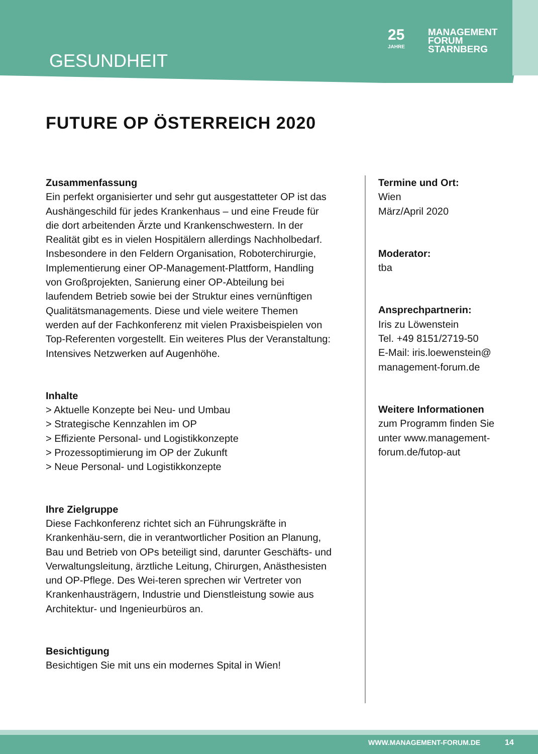GESUNDHEIT
25
JAHRE
MANAGEMENT
FORUM
STARNBERG
FUTURE OP ÖSTERREICH 2020
Zusammenfassung
Ein perfekt organisierter und sehr gut ausgestatteter OP ist das Aushängeschild für jedes Krankenhaus – und eine Freude für die dort arbeitenden Ärzte und Krankenschwestern. In der Realität gibt es in vielen Hospitälern allerdings Nachholbedarf. Insbesondere in den Feldern Organisation, Roboterchirurgie, Implementierung einer OP-Management-Plattform, Handling von Großprojekten, Sanierung einer OP-Abteilung bei laufendem Betrieb sowie bei der Struktur eines vernünftigen Qualitätsmanagements. Diese und viele weitere Themen werden auf der Fachkonferenz mit vielen Praxisbeispielen von Top-Referenten vorgestellt. Ein weiteres Plus der Veranstaltung: Intensives Netzwerken auf Augenhöhe.
Inhalte
> Aktuelle Konzepte bei Neu- und Umbau
> Strategische Kennzahlen im OP
> Effiziente Personal- und Logistikkonzepte
> Prozessoptimierung im OP der Zukunft
> Neue Personal- und Logistikkonzepte
Ihre Zielgruppe
Diese Fachkonferenz richtet sich an Führungskräfte in Krankenhäu-sern, die in verantwortlicher Position an Planung, Bau und Betrieb von OPs beteiligt sind, darunter Geschäfts- und Verwaltungsleitung, ärztliche Leitung, Chirurgen, Anästhesisten und OP-Pflege. Des Wei-teren sprechen wir Vertreter von Krankenhausträgern, Industrie und Dienstleistung sowie aus Architektur- und Ingenieurbüros an.
Besichtigung
Besichtigen Sie mit uns ein modernes Spital in Wien!
Termine und Ort:
Wien
März/April 2020
Moderator:
tba
Ansprechpartnerin:
Iris zu Löwenstein
Tel. +49 8151/2719-50
E-Mail: iris.loewenstein@ management-forum.de
Weitere Informationen
zum Programm finden Sie unter www.management-forum.de/futop-aut
WWW.MANAGEMENT-FORUM.DE 14